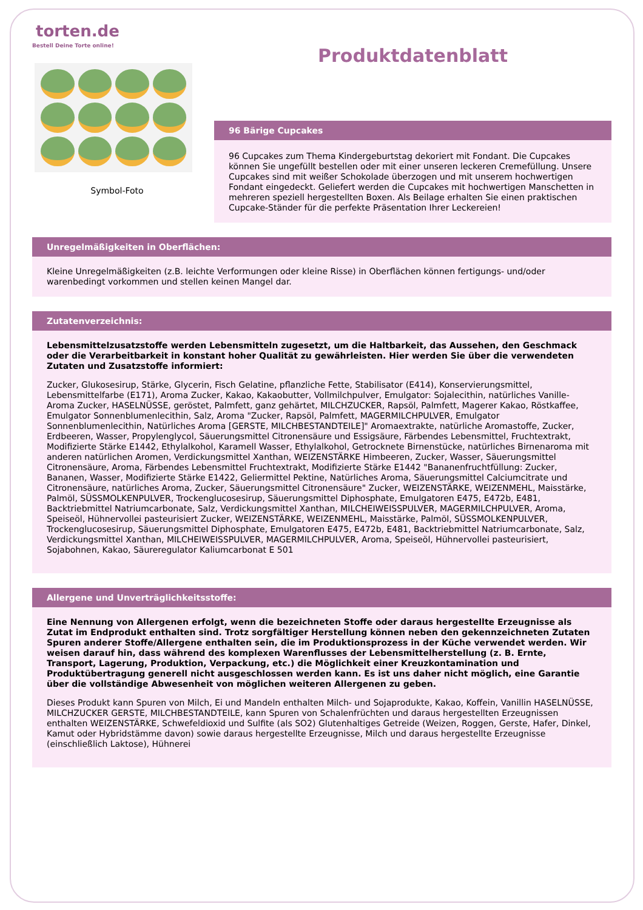torten.de
Bestell Deine Torte online!
Symbol-Foto
Produktdatenblatt
96 Bärige Cupcakes
96 Cupcakes zum Thema Kindergeburtstag dekoriert mit Fondant. Die Cupcakes können Sie ungefüllt bestellen oder mit einer unseren leckeren Cremefüllung. Unsere Cupcakes sind mit weißer Schokolade überzogen und mit unserem hochwertigen Fondant eingedeckt. Geliefert werden die Cupcakes mit hochwertigen Manschetten in mehreren speziell hergestellten Boxen. Als Beilage erhalten Sie einen praktischen Cupcake-Ständer für die perfekte Präsentation Ihrer Leckereien!
Unregelmäßigkeiten in Oberflächen:
Kleine Unregelmäßigkeiten (z.B. leichte Verformungen oder kleine Risse) in Oberflächen können fertigungs- und/oder warenbedingt vorkommen und stellen keinen Mangel dar.
Zutatenverzeichnis:
Lebensmittelzusatzstoffe werden Lebensmitteln zugesetzt, um die Haltbarkeit, das Aussehen, den Geschmack oder die Verarbeitbarkeit in konstant hoher Qualität zu gewährleisten. Hier werden Sie über die verwendeten Zutaten und Zusatzstoffe informiert:
Zucker, Glukosesirup, Stärke, Glycerin, Fisch Gelatine, pflanzliche Fette, Stabilisator (E414), Konservierungsmittel, Lebensmittelfarbe (E171), Aroma Zucker, Kakao, Kakaobutter, Vollmilchpulver, Emulgator: Sojalecithin, natürliches Vanille-Aroma Zucker, HASELNÜSSE, geröstet, Palmfett, ganz gehärtet, MILCHZUCKER, Rapsöl, Palmfett, Magerer Kakao, Röstkaffee, Emulgator Sonnenblumenlecithin, Salz, Aroma "Zucker, Rapsöl, Palmfett, MAGERMILCHPULVER, Emulgator Sonnenblumenlecithin, Natürliches Aroma [GERSTE, MILCHBESTANDTEILE]" Aromaextrakte, natürliche Aromastoffe, Zucker, Erdbeeren, Wasser, Propylenglycol, Säuerungsmittel Citronensäure und Essigsäure, Färbendes Lebensmittel, Fruchtextrakt, Modifizierte Stärke E1442, Ethylalkohol, Karamell Wasser, Ethylalkohol, Getrocknete Birnenstücke, natürliches Birnenaroma mit anderen natürlichen Aromen, Verdickungsmittel Xanthan, WEIZENSTÄRKE Himbeeren, Zucker, Wasser, Säuerungsmittel Citronensäure, Aroma, Färbendes Lebensmittel Fruchtextrakt, Modifizierte Stärke E1442 "Bananenfruchtfüllung: Zucker, Bananen, Wasser, Modifizierte Stärke E1422, Geliermittel Pektine, Natürliches Aroma, Säuerungsmittel Calciumcitrate und Citronensäure, natürliches Aroma, Zucker, Säuerungsmittel Citronensäure" Zucker, WEIZENSTÄRKE, WEIZENMEHL, Maisstärke, Palmöl, SÜSSMOLKENPULVER, Trockenglucosesirup, Säuerungsmittel Diphosphate, Emulgatoren E475, E472b, E481, Backtriebmittel Natriumcarbonate, Salz, Verdickungsmittel Xanthan, MILCHEIWEISSPULVER, MAGERMILCHPULVER, Aroma, Speiseöl, Hühnervollei pasteurisiert Zucker, WEIZENSTÄRKE, WEIZENMEHL, Maisstärke, Palmöl, SÜSSMOLKENPULVER, Trockenglucosesirup, Säuerungsmittel Diphosphate, Emulgatoren E475, E472b, E481, Backtriebmittel Natriumcarbonate, Salz, Verdickungsmittel Xanthan, MILCHEIWEISSPULVER, MAGERMILCHPULVER, Aroma, Speiseöl, Hühnervollei pasteurisiert, Sojabohnen, Kakao, Säureregulator Kaliumcarbonat E 501
Allergene und Unverträglichkeitsstoffe:
Eine Nennung von Allergenen erfolgt, wenn die bezeichneten Stoffe oder daraus hergestellte Erzeugnisse als Zutat im Endprodukt enthalten sind. Trotz sorgfältiger Herstellung können neben den gekennzeichneten Zutaten Spuren anderer Stoffe/Allergene enthalten sein, die im Produktionsprozess in der Küche verwendet werden. Wir weisen darauf hin, dass während des komplexen Warenflusses der Lebensmittelherstellung (z. B. Ernte, Transport, Lagerung, Produktion, Verpackung, etc.) die Möglichkeit einer Kreuzkontamination und Produktübertragung generell nicht ausgeschlossen werden kann. Es ist uns daher nicht möglich, eine Garantie über die vollständige Abwesenheit von möglichen weiteren Allergenen zu geben.
Dieses Produkt kann Spuren von Milch, Ei und Mandeln enthalten Milch- und Sojaprodukte, Kakao, Koffein, Vanillin HASELNÜSSE, MILCHZUCKER GERSTE, MILCHBESTANDTEILE, kann Spuren von Schalenfrüchten und daraus hergestellten Erzeugnissen enthalten WEIZENSTÄRKE, Schwefeldioxid und Sulfite (als SO2) Glutenhaltiges Getreide (Weizen, Roggen, Gerste, Hafer, Dinkel, Kamut oder Hybridstämme davon) sowie daraus hergestellte Erzeugnisse, Milch und daraus hergestellte Erzeugnisse (einschließlich Laktose), Hühnerei